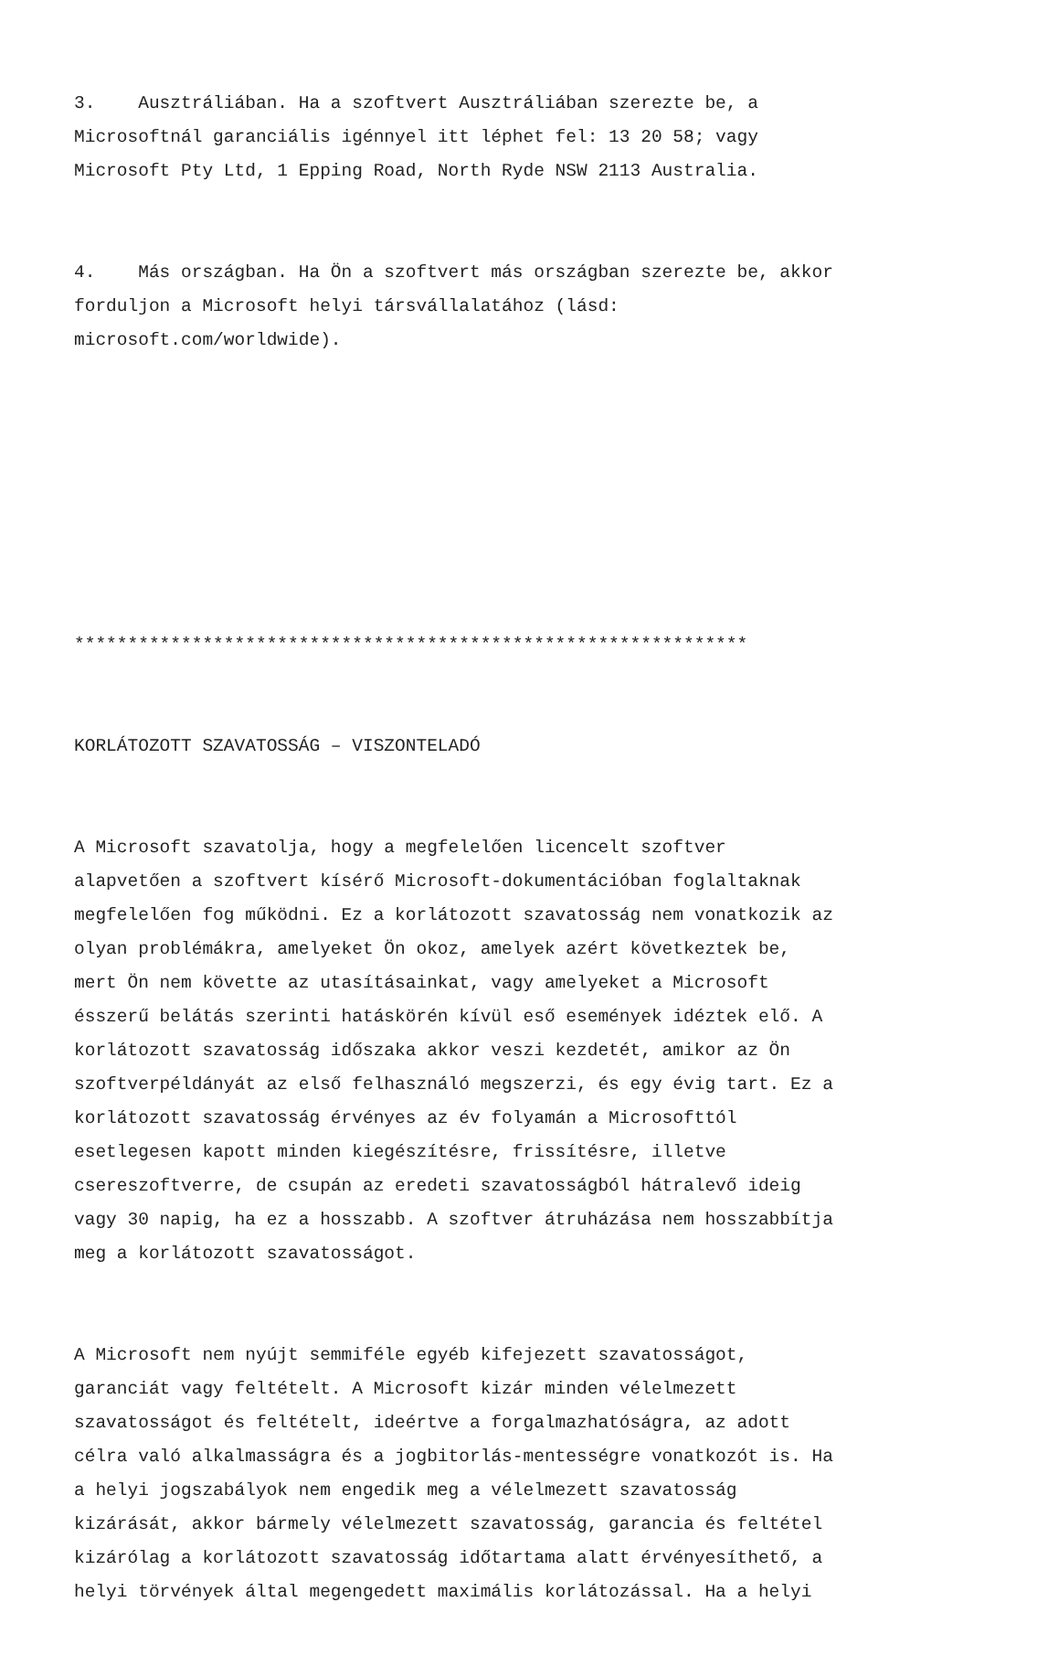3. Ausztráliában. Ha a szoftvert Ausztráliában szerezte be, a Microsoftnál garanciális igénnyel itt léphet fel: 13 20 58; vagy Microsoft Pty Ltd, 1 Epping Road, North Ryde NSW 2113 Australia.
4. Más országban. Ha Ön a szoftvert más országban szerezte be, akkor forduljon a Microsoft helyi társvállalatához (lásd: microsoft.com/worldwide).
***************************************************************
KORLÁTOZOTT SZAVATOSSÁG – VISZONTELADÓ
A Microsoft szavatolja, hogy a megfelelően licencelt szoftver alapvetően a szoftvert kísérő Microsoft-dokumentációban foglaltaknak megfelelően fog működni. Ez a korlátozott szavatosság nem vonatkozik az olyan problémákra, amelyeket Ön okoz, amelyek azért következtek be, mert Ön nem követte az utasításainkat, vagy amelyeket a Microsoft ésszerű belátás szerinti hatáskörén kívül eső események idéztek elő. A korlátozott szavatosság időszaka akkor veszi kezdetét, amikor az Ön szoftverpéldányát az első felhasználó megszerzi, és egy évig tart. Ez a korlátozott szavatosság érvényes az év folyamán a Microsofttól esetlegesen kapott minden kiegészítésre, frissítésre, illetve csereszoftverre, de csupán az eredeti szavatosságból hátralevő ideig vagy 30 napig, ha ez a hosszabb. A szoftver átruházása nem hosszabbítja meg a korlátozott szavatosságot.
A Microsoft nem nyújt semmiféle egyéb kifejezett szavatosságot, garanciát vagy feltételt. A Microsoft kizár minden vélelmezett szavatosságot és feltételt, ideértve a forgalmazhatóságra, az adott célra való alkalmasságra és a jogbitorlás-mentességre vonatkozót is. Ha a helyi jogszabályok nem engedik meg a vélelmezett szavatosság kizárását, akkor bármely vélelmezett szavatosság, garancia és feltétel kizárólag a korlátozott szavatosság időtartama alatt érvényesíthető, a helyi törvények által megengedett maximális korlátozással. Ha a helyi